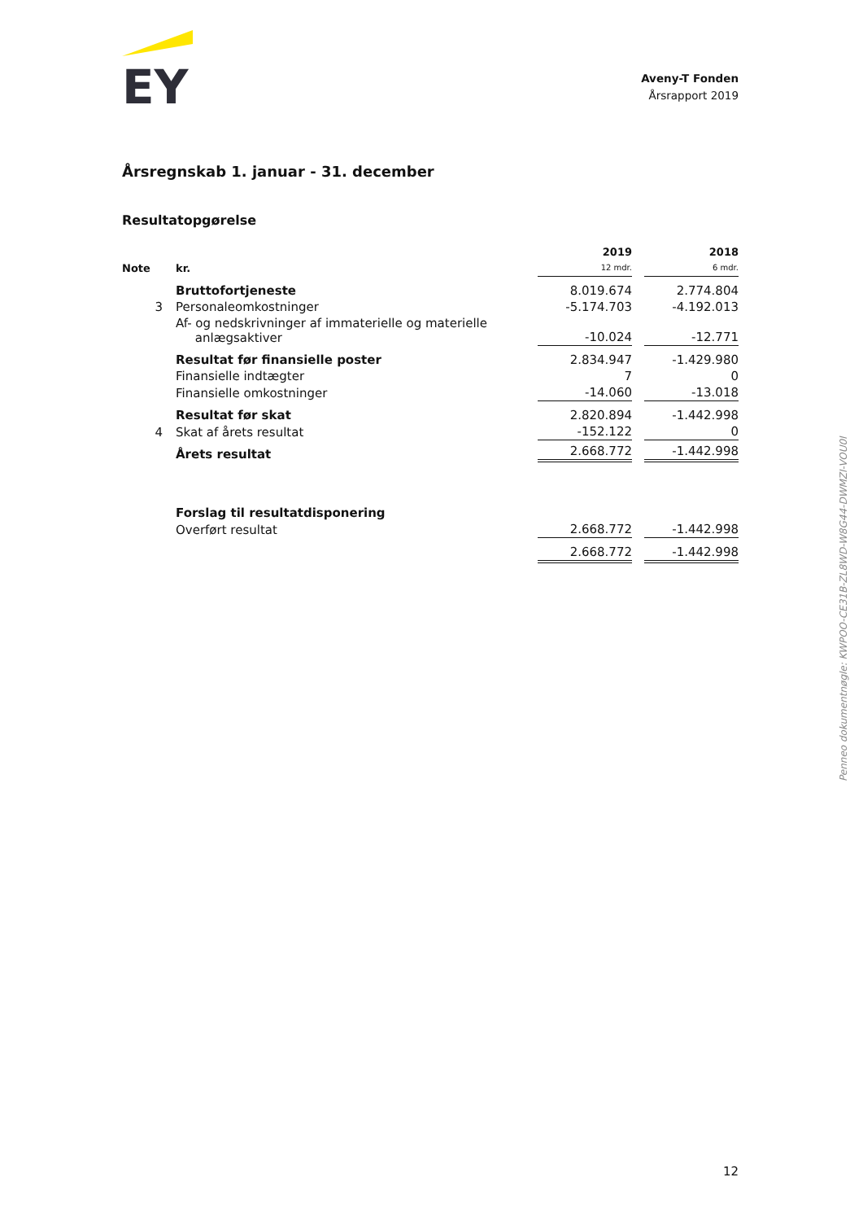EY
Aveny-T Fonden
Årsrapport 2019
Årsregnskab 1. januar - 31. december
Resultatopgørelse
| Note | kr. | 2019 12 mdr. | | 2018 6 mdr. |
| --- | --- | --- | --- | --- |
| | Bruttofortjeneste | 8.019.674 | | 2.774.804 |
| 3 | Personaleomkostninger | -5.174.703 | | -4.192.013 |
| | Af- og nedskrivninger af immaterielle og materielle anlægsaktiver | -10.024 | | -12.771 |
| | Resultat før finansielle poster | 2.834.947 | | -1.429.980 |
| | Finansielle indtægter | 7 | | 0 |
| | Finansielle omkostninger | -14.060 | | -13.018 |
| | Resultat før skat | 2.820.894 | | -1.442.998 |
| 4 | Skat af årets resultat | -152.122 | | 0 |
| | Årets resultat | 2.668.772 | | -1.442.998 |
| | Forslag til resultatdisponering | | | |
| | Overført resultat | 2.668.772 | | -1.442.998 |
| | | 2.668.772 | | -1.442.998 |
Penneo dokumentnøgle: KWPOO-CE31B-ZL8WD-W8G44-DWMZI-VOU0I
12